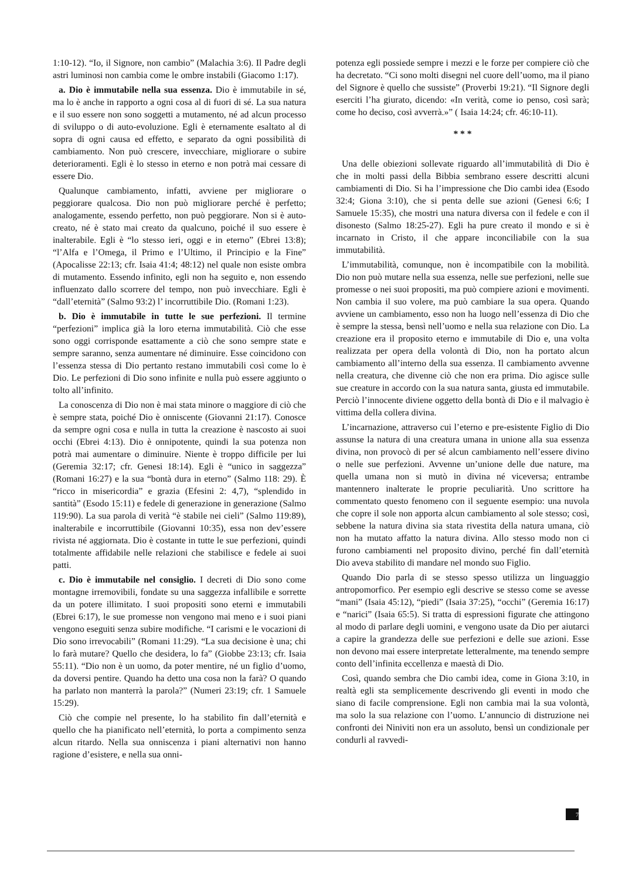1:10-12). “Io, il Signore, non cambio” (Malachia 3:6). Il Padre degli astri luminosi non cambia come le ombre instabili (Giacomo 1:17).
a. Dio è immutabile nella sua essenza. Dio è immutabile in sé, ma lo è anche in rapporto a ogni cosa al di fuori di sé. La sua natura e il suo essere non sono soggetti a mutamento, né ad alcun processo di sviluppo o di auto-evoluzione. Egli è eternamente esaltato al di sopra di ogni causa ed effetto, e separato da ogni possibilità di cambiamento. Non può crescere, invecchiare, migliorare o subire deterioramenti. Egli è lo stesso in eterno e non potrà mai cessare di essere Dio.
Qualunque cambiamento, infatti, avviene per migliorare o peggiorare qualcosa. Dio non può migliorare perché è perfetto; analogamente, essendo perfetto, non può peggiorare. Non si è auto-creato, né è stato mai creato da qualcuno, poiché il suo essere è inalterabile. Egli è “lo stesso ieri, oggi e in eterno” (Ebrei 13:8); “l’Alfa e l’Omega, il Primo e l’Ultimo, il Principio e la Fine” (Apocalisse 22:13; cfr. Isaia 41:4; 48:12) nel quale non esiste ombra di mutamento. Essendo infinito, egli non ha seguito e, non essendo influenzato dallo scorrere del tempo, non può invecchiare. Egli è “dall’eternità” (Salmo 93:2) l’ incorruttibile Dio. (Romani 1:23).
b. Dio è immutabile in tutte le sue perfezioni. Il termine “perfezioni” implica già la loro eterna immutabilità. Ciò che esse sono oggi corrisponde esattamente a ciò che sono sempre state e sempre saranno, senza aumentare né diminuire. Esse coincidono con l’essenza stessa di Dio pertanto restano immutabili così come lo è Dio. Le perfezioni di Dio sono infinite e nulla può essere aggiunto o tolto all’infinito.
La conoscenza di Dio non è mai stata minore o maggiore di ciò che è sempre stata, poiché Dio è onniscente (Giovanni 21:17). Conosce da sempre ogni cosa e nulla in tutta la creazione è nascosto ai suoi occhi (Ebrei 4:13). Dio è onnipotente, quindi la sua potenza non potrà mai aumentare o diminuire. Niente è troppo difficile per lui (Geremia 32:17; cfr. Genesi 18:14). Egli è “unico in saggezza” (Romani 16:27) e la sua “bontà dura in eterno” (Salmo 118: 29). È “ricco in misericordia” e grazia (Efesini 2: 4,7), “splendido in santità” (Esodo 15:11) e fedele di generazione in generazione (Salmo 119:90). La sua parola di verità “è stabile nei cieli” (Salmo 119:89), inalterabile e incorruttibile (Giovanni 10:35), essa non dev’essere rivista né aggiornata. Dio è costante in tutte le sue perfezioni, quindi totalmente affidabile nelle relazioni che stabilisce e fedele ai suoi patti.
c. Dio è immutabile nel consiglio. I decreti di Dio sono come montagne irremovibili, fondate su una saggezza infallibile e sorrette da un potere illimitato. I suoi propositi sono eterni e immutabili (Ebrei 6:17), le sue promesse non vengono mai meno e i suoi piani vengono eseguiti senza subire modifiche. “I carismi e le vocazioni di Dio sono irrevocabili” (Romani 11:29). “La sua decisione è una; chi lo farà mutare? Quello che desidera, lo fa” (Giobbe 23:13; cfr. Isaia 55:11). “Dio non è un uomo, da poter mentire, né un figlio d’uomo, da doversi pentire. Quando ha detto una cosa non la farà? O quando ha parlato non manterrà la parola?” (Numeri 23:19; cfr. 1 Samuele 15:29).
Ciò che compie nel presente, lo ha stabilito fin dall’eternità e quello che ha pianificato nell’eternità, lo porta a compimento senza alcun ritardo. Nella sua onniscenza i piani alternativi non hanno ragione d’esistere, e nella sua onni-
potenza egli possiede sempre i mezzi e le forze per compiere ciò che ha decretato. “Ci sono molti disegni nel cuore dell’uomo, ma il piano del Signore è quello che sussiste” (Proverbi 19:21). “Il Signore degli eserciti l’ha giurato, dicendo: «In verità, come io penso, così sarà; come ho deciso, così avverrà.»” ( Isaia 14:24; cfr. 46:10-11).
* * *
Una delle obiezioni sollevate riguardo all’immutabilità di Dio è che in molti passi della Bibbia sembrano essere descritti alcuni cambiamenti di Dio. Si ha l’impressione che Dio cambi idea (Esodo 32:4; Giona 3:10), che si penta delle sue azioni (Genesi 6:6; I Samuele 15:35), che mostri una natura diversa con il fedele e con il disonesto (Salmo 18:25-27). Egli ha pure creato il mondo e si è incarnato in Cristo, il che appare inconciliabile con la sua immutabilità.
L’immutabilità, comunque, non è incompatibile con la mobilità. Dio non può mutare nella sua essenza, nelle sue perfezioni, nelle sue promesse o nei suoi propositi, ma può compiere azioni e movimenti. Non cambia il suo volere, ma può cambiare la sua opera. Quando avviene un cambiamento, esso non ha luogo nell’essenza di Dio che è sempre la stessa, bensì nell’uomo e nella sua relazione con Dio. La creazione era il proposito eterno e immutabile di Dio e, una volta realizzata per opera della volontà di Dio, non ha portato alcun cambiamento all’interno della sua essenza. Il cambiamento avvenne nella creatura, che divenne ciò che non era prima. Dio agisce sulle sue creature in accordo con la sua natura santa, giusta ed immutabile. Perciò l’innocente diviene oggetto della bontà di Dio e il malvagio è vittima della collera divina.
L’incarnazione, attraverso cui l’eterno e pre-esistente Figlio di Dio assunse la natura di una creatura umana in unione alla sua essenza divina, non provocò di per sé alcun cambiamento nell’essere divino o nelle sue perfezioni. Avvenne un’unione delle due nature, ma quella umana non si mutò in divina né viceversa; entrambe mantennero inalterate le proprie peculiarità. Uno scrittore ha commentato questo fenomeno con il seguente esempio: una nuvola che copre il sole non apporta alcun cambiamento al sole stesso; così, sebbene la natura divina sia stata rivestita della natura umana, ciò non ha mutato affatto la natura divina. Allo stesso modo non ci furono cambiamenti nel proposito divino, perché fin dall’eternità Dio aveva stabilito di mandare nel mondo suo Figlio.
Quando Dio parla di se stesso spesso utilizza un linguaggio antropomorfico. Per esempio egli descrive se stesso come se avesse “mani” (Isaia 45:12), “piedi” (Isaia 37:25), “occhi” (Geremia 16:17) e “narici” (Isaia 65:5). Si tratta di espressioni figurate che attingono al modo di parlare degli uomini, e vengono usate da Dio per aiutarci a capire la grandezza delle sue perfezioni e delle sue azioni. Esse non devono mai essere interpretate letteralmente, ma tenendo sempre conto dell’infinita eccellenza e maestà di Dio.
Così, quando sembra che Dio cambi idea, come in Giona 3:10, in realtà egli sta semplicemente descrivendo gli eventi in modo che siano di facile comprensione. Egli non cambia mai la sua volontà, ma solo la sua relazione con l’uomo. L’annuncio di distruzione nei confronti dei Niniviti non era un assoluto, bensì un condizionale per condurli al ravvedi-
7